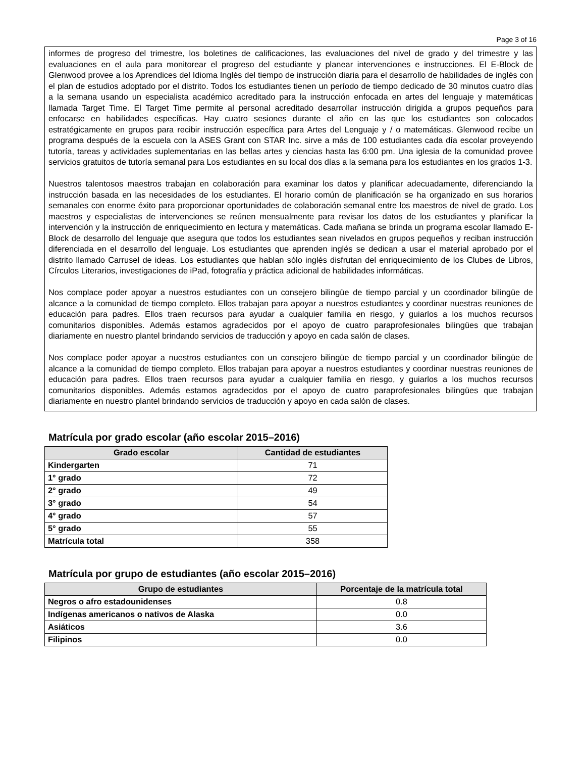Page 3 of 16
informes de progreso del trimestre, los boletines de calificaciones, las evaluaciones del nivel de grado y del trimestre y las evaluaciones en el aula para monitorear el progreso del estudiante y planear intervenciones e instrucciones. El E-Block de Glenwood provee a los Aprendices del Idioma Inglés del tiempo de instrucción diaria para el desarrollo de habilidades de inglés con el plan de estudios adoptado por el distrito. Todos los estudiantes tienen un período de tiempo dedicado de 30 minutos cuatro días a la semana usando un especialista académico acreditado para la instrucción enfocada en artes del lenguaje y matemáticas llamada Target Time. El Target Time permite al personal acreditado desarrollar instrucción dirigida a grupos pequeños para enfocarse en habilidades específicas. Hay cuatro sesiones durante el año en las que los estudiantes son colocados estratégicamente en grupos para recibir instrucción específica para Artes del Lenguaje y / o matemáticas. Glenwood recibe un programa después de la escuela con la ASES Grant con STAR Inc. sirve a más de 100 estudiantes cada día escolar proveyendo tutoría, tareas y actividades suplementarias en las bellas artes y ciencias hasta las 6:00 pm. Una iglesia de la comunidad provee servicios gratuitos de tutoría semanal para Los estudiantes en su local dos días a la semana para los estudiantes en los grados 1-3.
Nuestros talentosos maestros trabajan en colaboración para examinar los datos y planificar adecuadamente, diferenciando la instrucción basada en las necesidades de los estudiantes. El horario común de planificación se ha organizado en sus horarios semanales con enorme éxito para proporcionar oportunidades de colaboración semanal entre los maestros de nivel de grado. Los maestros y especialistas de intervenciones se reúnen mensualmente para revisar los datos de los estudiantes y planificar la intervención y la instrucción de enriquecimiento en lectura y matemáticas. Cada mañana se brinda un programa escolar llamado E-Block de desarrollo del lenguaje que asegura que todos los estudiantes sean nivelados en grupos pequeños y reciban instrucción diferenciada en el desarrollo del lenguaje. Los estudiantes que aprenden inglés se dedican a usar el material aprobado por el distrito llamado Carrusel de ideas. Los estudiantes que hablan sólo inglés disfrutan del enriquecimiento de los Clubes de Libros, Círculos Literarios, investigaciones de iPad, fotografía y práctica adicional de habilidades informáticas.
Nos complace poder apoyar a nuestros estudiantes con un consejero bilingüe de tiempo parcial y un coordinador bilingüe de alcance a la comunidad de tiempo completo. Ellos trabajan para apoyar a nuestros estudiantes y coordinar nuestras reuniones de educación para padres. Ellos traen recursos para ayudar a cualquier familia en riesgo, y guiarlos a los muchos recursos comunitarios disponibles. Además estamos agradecidos por el apoyo de cuatro paraprofesionales bilingües que trabajan diariamente en nuestro plantel brindando servicios de traducción y apoyo en cada salón de clases.
Nos complace poder apoyar a nuestros estudiantes con un consejero bilingüe de tiempo parcial y un coordinador bilingüe de alcance a la comunidad de tiempo completo. Ellos trabajan para apoyar a nuestros estudiantes y coordinar nuestras reuniones de educación para padres. Ellos traen recursos para ayudar a cualquier familia en riesgo, y guiarlos a los muchos recursos comunitarios disponibles. Además estamos agradecidos por el apoyo de cuatro paraprofesionales bilingües que trabajan diariamente en nuestro plantel brindando servicios de traducción y apoyo en cada salón de clases.
Matrícula por grado escolar (año escolar 2015–2016)
| Grado escolar | Cantidad de estudiantes |
| --- | --- |
| Kindergarten | 71 |
| 1° grado | 72 |
| 2° grado | 49 |
| 3° grado | 54 |
| 4° grado | 57 |
| 5° grado | 55 |
| Matrícula total | 358 |
Matrícula por grupo de estudiantes (año escolar 2015–2016)
| Grupo de estudiantes | Porcentaje de la matrícula total |
| --- | --- |
| Negros o afro estadounidenses | 0.8 |
| Indígenas americanos o nativos de Alaska | 0.0 |
| Asiáticos | 3.6 |
| Filipinos | 0.0 |